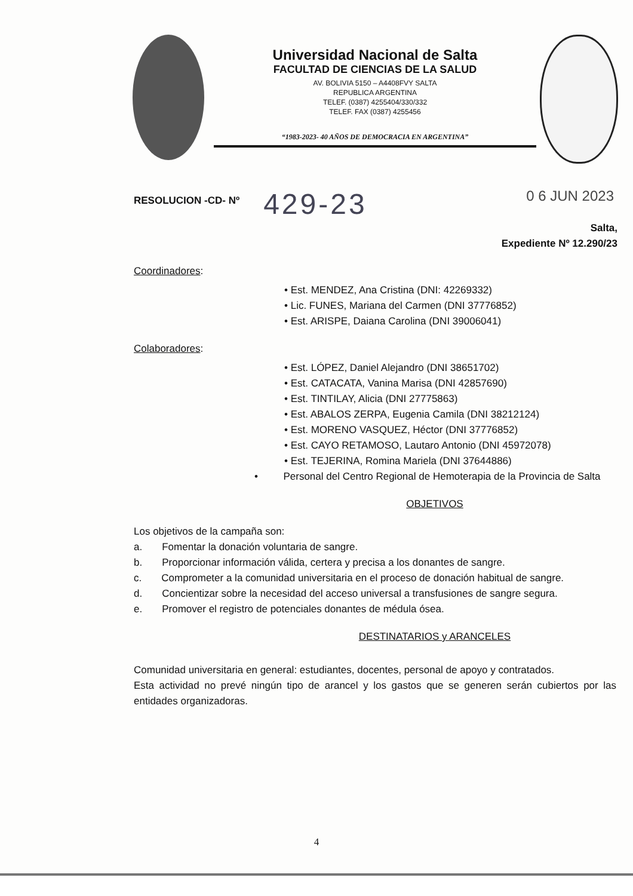Universidad Nacional de Salta
FACULTAD DE CIENCIAS DE LA SALUD
AV. BOLIVIA 5150 – A4408FVY SALTA
REPUBLICA ARGENTINA
TELEF. (0387) 4255404/330/332
TELEF. FAX (0387) 4255456
“1983-2023- 40 AÑOS DE DEMOCRACIA EN ARGENTINA”
RESOLUCION -CD- Nº 429-23 0 6 JUN 2023
Salta,
Expediente Nº 12.290/23
Coordinadores:
• Est. MENDEZ, Ana Cristina (DNI: 42269332)
• Lic. FUNES, Mariana del Carmen (DNI 37776852)
• Est. ARISPE, Daiana Carolina (DNI 39006041)
Colaboradores:
• Est. LÓPEZ, Daniel Alejandro (DNI 38651702)
• Est. CATACATA, Vanina Marisa (DNI 42857690)
• Est. TINTILAY, Alicia (DNI 27775863)
• Est. ABALOS ZERPA, Eugenia Camila (DNI 38212124)
• Est. MORENO VASQUEZ, Héctor (DNI 37776852)
• Est. CAYO RETAMOSO, Lautaro Antonio (DNI 45972078)
• Est. TEJERINA, Romina Mariela (DNI 37644886)
• Personal del Centro Regional de Hemoterapia de la Provincia de Salta
OBJETIVOS
Los objetivos de la campaña son:
a. Fomentar la donación voluntaria de sangre.
b. Proporcionar información válida, certera y precisa a los donantes de sangre.
c. Comprometer a la comunidad universitaria en el proceso de donación habitual de sangre.
d. Concientizar sobre la necesidad del acceso universal a transfusiones de sangre segura.
e. Promover el registro de potenciales donantes de médula ósea.
DESTINATARIOS y ARANCELES
Comunidad universitaria en general: estudiantes, docentes, personal de apoyo y contratados.
Esta actividad no prevé ningún tipo de arancel y los gastos que se generen serán cubiertos por las entidades organizadoras.
4